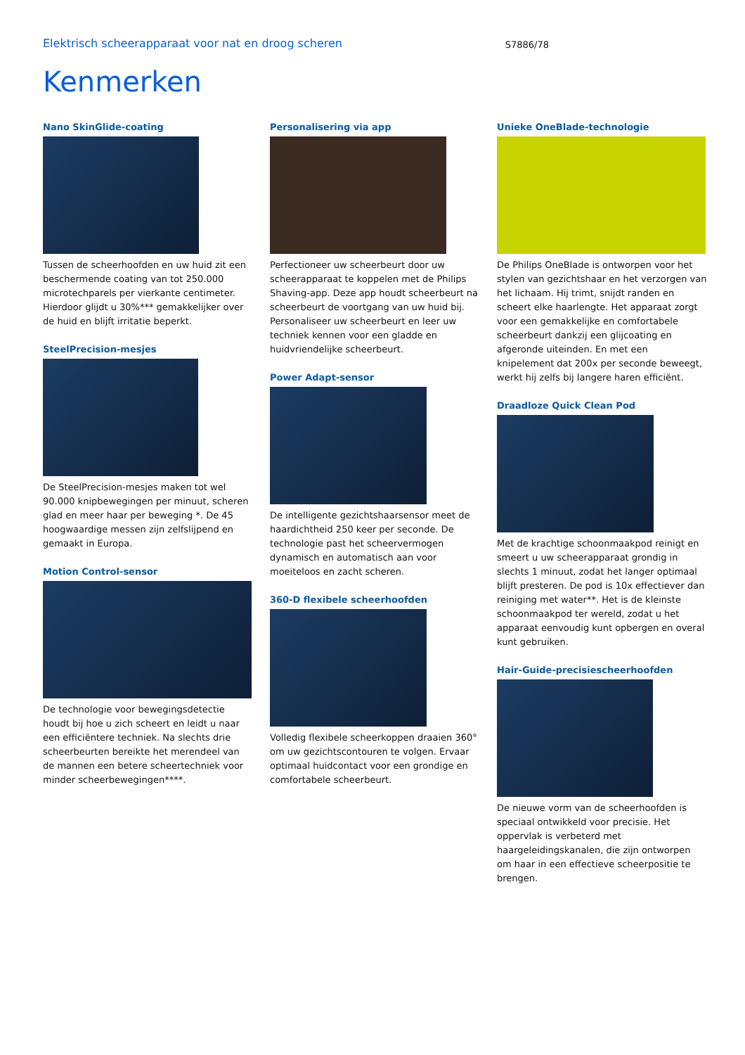Elektrisch scheerapparaat voor nat en droog scheren
S7886/78
Kenmerken
Nano SkinGlide-coating
Tussen de scheerhoofden en uw huid zit een beschermende coating van tot 250.000 microtechparels per vierkante centimeter. Hierdoor glijdt u 30%*** gemakkelijker over de huid en blijft irritatie beperkt.
SteelPrecision-mesjes
De SteelPrecision-mesjes maken tot wel 90.000 knipbewegingen per minuut, scheren glad en meer haar per beweging *. De 45 hoogwaardige messen zijn zelfslijpend en gemaakt in Europa.
Motion Control-sensor
De technologie voor bewegingsdetectie houdt bij hoe u zich scheert en leidt u naar een efficiëntere techniek. Na slechts drie scheerbeurten bereikte het merendeel van de mannen een betere scheertechniek voor minder scheerbewegingen****.
Personalisering via app
Perfectioneer uw scheerbeurt door uw scheerapparaat te koppelen met de Philips Shaving-app. Deze app houdt scheerbeurt na scheerbeurt de voortgang van uw huid bij. Personaliseer uw scheerbeurt en leer uw techniek kennen voor een gladde en huidvriendelijke scheerbeurt.
Power Adapt-sensor
De intelligente gezichtshaarsensor meet de haardichtheid 250 keer per seconde. De technologie past het scheervermogen dynamisch en automatisch aan voor moeiteloos en zacht scheren.
360-D flexibele scheerhoofden
Volledig flexibele scheerkoppen draaien 360° om uw gezichtscontouren te volgen. Ervaar optimaal huidcontact voor een grondige en comfortabele scheerbeurt.
Unieke OneBlade-technologie
De Philips OneBlade is ontworpen voor het stylen van gezichtshaar en het verzorgen van het lichaam. Hij trimt, snijdt randen en scheert elke haarlengte. Het apparaat zorgt voor een gemakkelijke en comfortabele scheerbeurt dankzij een glijcoating en afgeronde uiteinden. En met een knipelement dat 200x per seconde beweegt, werkt hij zelfs bij langere haren efficiënt.
Draadloze Quick Clean Pod
Met de krachtige schoonmaakpod reinigt en smeert u uw scheerapparaat grondig in slechts 1 minuut, zodat het langer optimaal blijft presteren. De pod is 10x effectiever dan reiniging met water**. Het is de kleinste schoonmaakpod ter wereld, zodat u het apparaat eenvoudig kunt opbergen en overal kunt gebruiken.
Hair-Guide-precisiescheerhoofden
De nieuwe vorm van de scheerhoofden is speciaal ontwikkeld voor precisie. Het oppervlak is verbeterd met haargeleidingskanalen, die zijn ontworpen om haar in een effectieve scheerpositie te brengen.